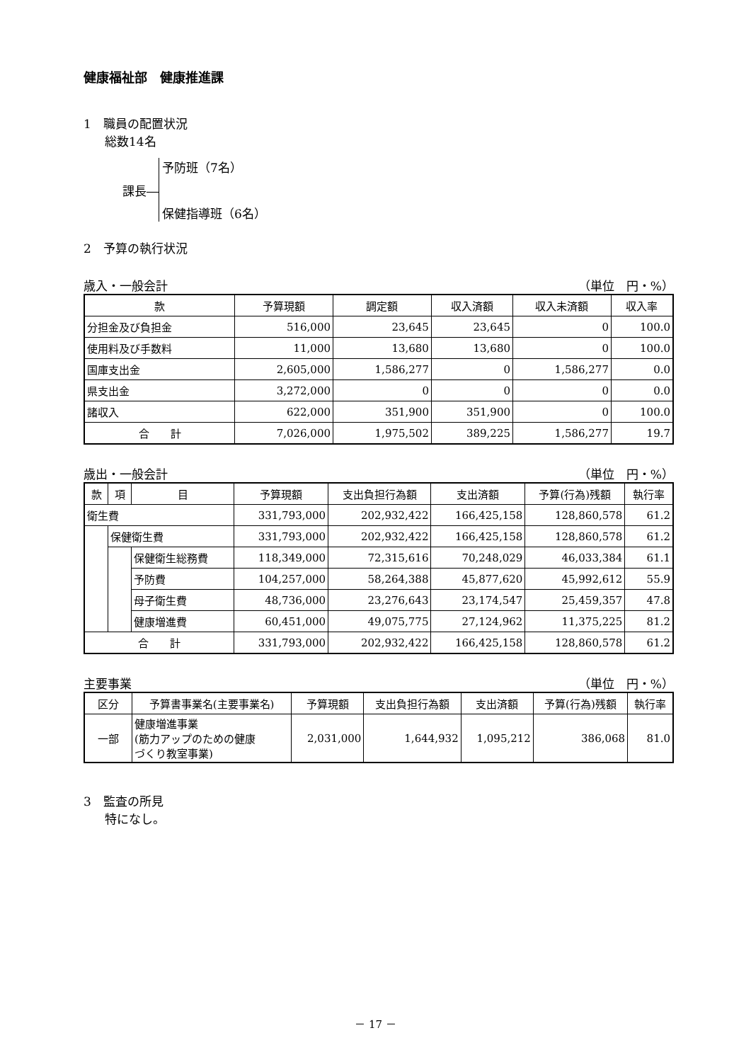健康福祉部　健康推進課
1　職員の配置状況
総数14名
課長― 予防班（7名）
保健指導班（6名）
2　予算の執行状況
歳入・一般会計 （単位　円・%）
| 款 | 予算現額 | 調定額 | 収入済額 | 収入未済額 | 収入率 |
| --- | --- | --- | --- | --- | --- |
| 分担金及び負担金 | 516,000 | 23,645 | 23,645 | 0 | 100.0 |
| 使用料及び手数料 | 11,000 | 13,680 | 13,680 | 0 | 100.0 |
| 国庫支出金 | 2,605,000 | 1,586,277 | 0 | 1,586,277 | 0.0 |
| 県支出金 | 3,272,000 | 0 | 0 | 0 | 0.0 |
| 諸収入 | 622,000 | 351,900 | 351,900 | 0 | 100.0 |
| 合 計 | 7,026,000 | 1,975,502 | 389,225 | 1,586,277 | 19.7 |
歳出・一般会計 （単位　円・%）
| 款 | 項 | 目 | 予算現額 | 支出負担行為額 | 支出済額 | 予算(行為)残額 | 執行率 |
| --- | --- | --- | --- | --- | --- | --- | --- |
| 衛生費 | | | 331,793,000 | 202,932,422 | 166,425,158 | 128,860,578 | 61.2 |
| | 保健衛生費 | | 331,793,000 | 202,932,422 | 166,425,158 | 128,860,578 | 61.2 |
| | | 保健衛生総務費 | 118,349,000 | 72,315,616 | 70,248,029 | 46,033,384 | 61.1 |
| | | 予防費 | 104,257,000 | 58,264,388 | 45,877,620 | 45,992,612 | 55.9 |
| | | 母子衛生費 | 48,736,000 | 23,276,643 | 23,174,547 | 25,459,357 | 47.8 |
| | | 健康増進費 | 60,451,000 | 49,075,775 | 27,124,962 | 11,375,225 | 81.2 |
| 合 計 | | | 331,793,000 | 202,932,422 | 166,425,158 | 128,860,578 | 61.2 |
主要事業 （単位　円・%）
| 区分 | 予算書事業名(主要事業名) | 予算現額 | 支出負担行為額 | 支出済額 | 予算(行為)残額 | 執行率 |
| --- | --- | --- | --- | --- | --- | --- |
| 一部 | 健康増進事業 (筋力アップのための健康 づくり教室事業) | 2,031,000 | 1,644,932 | 1,095,212 | 386,068 | 81.0 |
3　監査の所見
特になし。
－ 17 －